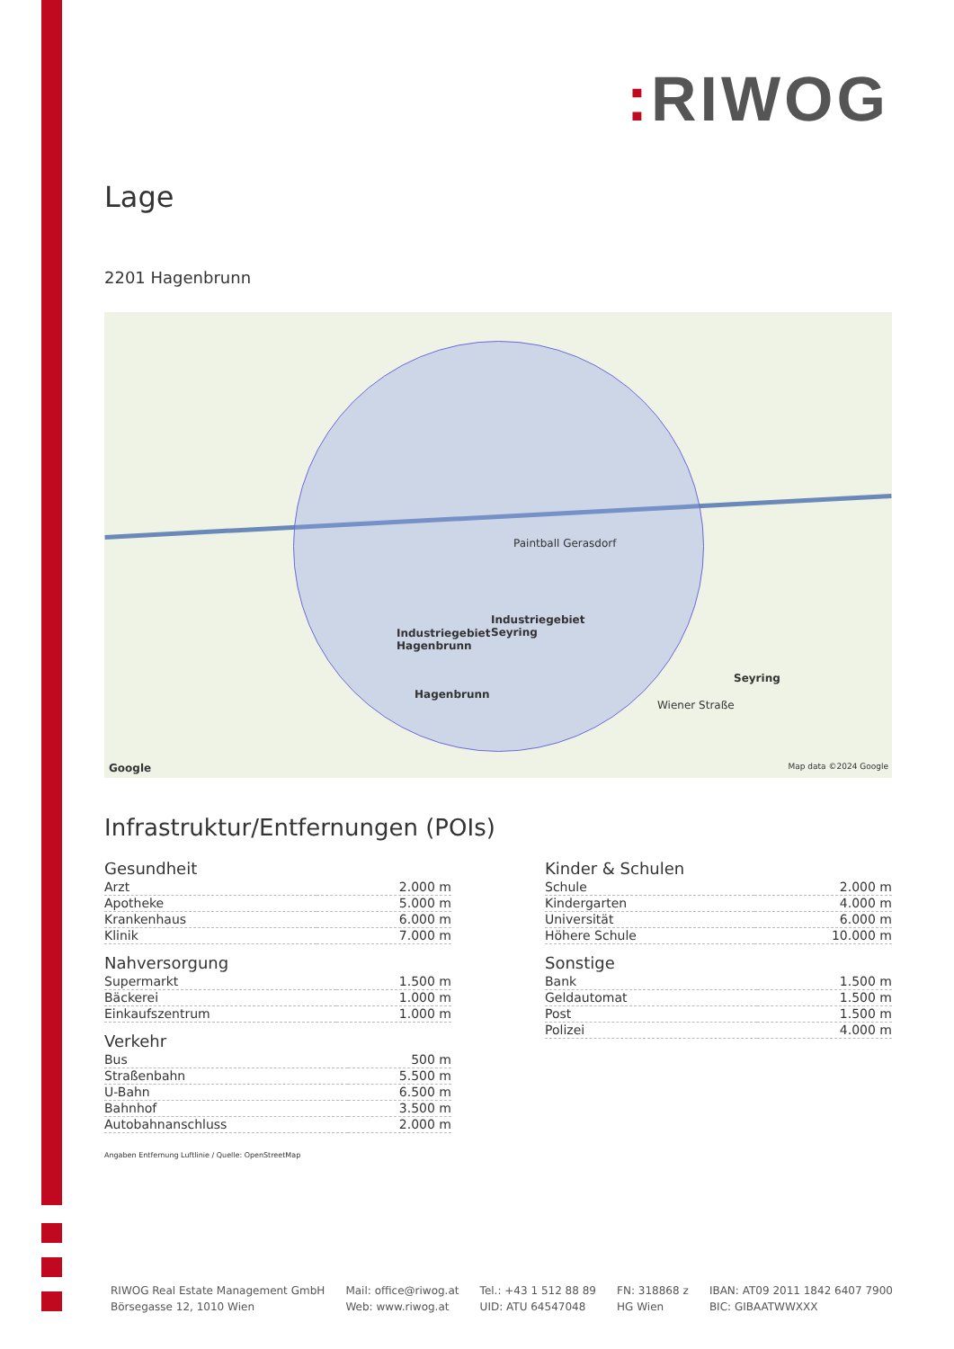: RIWOG
Lage
2201 Hagenbrunn
Paintball Gerasdorf
Industriegebiet
Hagenbrunn
Industriegebiet
Seyring
Hagenbrunn
Seyring
Wiener Straße
Google Map data ©2024 Google
Infrastruktur/Entfernungen (POIs)
Gesundheit
| Arzt | 2.000 m |
| Apotheke | 5.000 m |
| Krankenhaus | 6.000 m |
| Klinik | 7.000 m |
Nahversorgung
| Supermarkt | 1.500 m |
| Bäckerei | 1.000 m |
| Einkaufszentrum | 1.000 m |
Verkehr
| Bus | 500 m |
| Straßenbahn | 5.500 m |
| U-Bahn | 6.500 m |
| Bahnhof | 3.500 m |
| Autobahnanschluss | 2.000 m |
Kinder & Schulen
| Schule | 2.000 m |
| Kindergarten | 4.000 m |
| Universität | 6.000 m |
| Höhere Schule | 10.000 m |
Sonstige
| Bank | 1.500 m |
| Geldautomat | 1.500 m |
| Post | 1.500 m |
| Polizei | 4.000 m |
Angaben Entfernung Luftlinie / Quelle: OpenStreetMap
RIWOG Real Estate Management GmbH
Börsegasse 12, 1010 Wien
Mail: office@riwog.at
Web: www.riwog.at
Tel.: +43 1 512 88 89
UID: ATU 64547048
FN: 318868 z
HG Wien
IBAN: AT09 2011 1842 6407 7900
BIC: GIBAATWWXXX